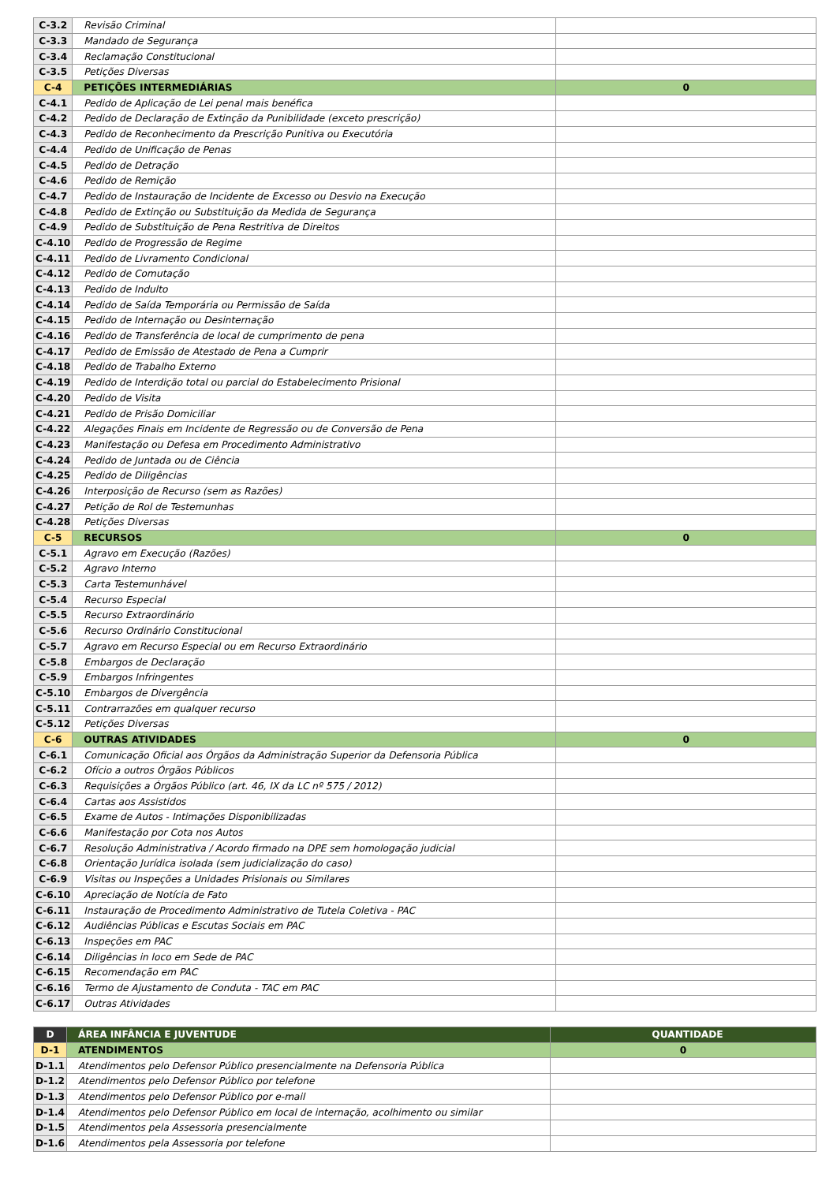| C-3.2 | Revisão Criminal | |
| C-3.3 | Mandado de Segurança | |
| C-3.4 | Reclamação Constitucional | |
| C-3.5 | Petições Diversas | |
| C-4 | PETIÇÕES INTERMEDIÁRIAS | 0 |
| C-4.1 | Pedido de Aplicação de Lei penal mais benéfica | |
| C-4.2 | Pedido de Declaração de Extinção da Punibilidade (exceto prescrição) | |
| C-4.3 | Pedido de Reconhecimento da Prescrição Punitiva ou Executória | |
| C-4.4 | Pedido de Unificação de Penas | |
| C-4.5 | Pedido de Detração | |
| C-4.6 | Pedido de Remição | |
| C-4.7 | Pedido de Instauração de Incidente de Excesso ou Desvio na Execução | |
| C-4.8 | Pedido de Extinção ou Substituição da Medida de Segurança | |
| C-4.9 | Pedido de Substituição de Pena Restritiva de Direitos | |
| C-4.10 | Pedido de Progressão de Regime | |
| C-4.11 | Pedido de Livramento Condicional | |
| C-4.12 | Pedido de Comutação | |
| C-4.13 | Pedido de Indulto | |
| C-4.14 | Pedido de Saída Temporária ou Permissão de Saída | |
| C-4.15 | Pedido de Internação ou Desinternação | |
| C-4.16 | Pedido de Transferência de local de cumprimento de pena | |
| C-4.17 | Pedido de Emissão de Atestado de Pena a Cumprir | |
| C-4.18 | Pedido de Trabalho Externo | |
| C-4.19 | Pedido de Interdição total ou parcial do Estabelecimento Prisional | |
| C-4.20 | Pedido de Visita | |
| C-4.21 | Pedido de Prisão Domiciliar | |
| C-4.22 | Alegações Finais em Incidente de Regressão ou de Conversão de Pena | |
| C-4.23 | Manifestação ou Defesa em Procedimento Administrativo | |
| C-4.24 | Pedido de Juntada ou de Ciência | |
| C-4.25 | Pedido de Diligências | |
| C-4.26 | Interposição de Recurso (sem as Razões) | |
| C-4.27 | Petição de Rol de Testemunhas | |
| C-4.28 | Petições Diversas | |
| C-5 | RECURSOS | 0 |
| C-5.1 | Agravo em Execução (Razões) | |
| C-5.2 | Agravo Interno | |
| C-5.3 | Carta Testemunhável | |
| C-5.4 | Recurso Especial | |
| C-5.5 | Recurso Extraordinário | |
| C-5.6 | Recurso Ordinário Constitucional | |
| C-5.7 | Agravo em Recurso Especial ou em Recurso Extraordinário | |
| C-5.8 | Embargos de Declaração | |
| C-5.9 | Embargos Infringentes | |
| C-5.10 | Embargos de Divergência | |
| C-5.11 | Contrarrazões em qualquer recurso | |
| C-5.12 | Petições Diversas | |
| C-6 | OUTRAS ATIVIDADES | 0 |
| C-6.1 | Comunicação Oficial aos Órgãos da Administração Superior da Defensoria Pública | |
| C-6.2 | Ofício a outros Órgãos Públicos | |
| C-6.3 | Requisições a Órgãos Público (art. 46, IX da LC nº 575 / 2012) | |
| C-6.4 | Cartas aos Assistidos | |
| C-6.5 | Exame de Autos - Intimações Disponibilizadas | |
| C-6.6 | Manifestação por Cota nos Autos | |
| C-6.7 | Resolução Administrativa / Acordo firmado na DPE sem homologação judicial | |
| C-6.8 | Orientação Jurídica isolada (sem judicialização do caso) | |
| C-6.9 | Visitas ou Inspeções a Unidades Prisionais ou Similares | |
| C-6.10 | Apreciação de Notícia de Fato | |
| C-6.11 | Instauração de Procedimento Administrativo de Tutela Coletiva - PAC | |
| C-6.12 | Audiências Públicas e Escutas Sociais em PAC | |
| C-6.13 | Inspeções em PAC | |
| C-6.14 | Diligências in loco em Sede de PAC | |
| C-6.15 | Recomendação em PAC | |
| C-6.16 | Termo de Ajustamento de Conduta - TAC em PAC | |
| C-6.17 | Outras Atividades | |
| D | ÁREA INFÂNCIA E JUVENTUDE | QUANTIDADE |
| --- | --- | --- |
| D-1 | ATENDIMENTOS | 0 |
| D-1.1 | Atendimentos pelo Defensor Público presencialmente na Defensoria Pública | |
| D-1.2 | Atendimentos pelo Defensor Público por telefone | |
| D-1.3 | Atendimentos pelo Defensor Público por e-mail | |
| D-1.4 | Atendimentos pelo Defensor Público em local de internação, acolhimento ou similar | |
| D-1.5 | Atendimentos pela Assessoria presencialmente | |
| D-1.6 | Atendimentos pela Assessoria por telefone | |